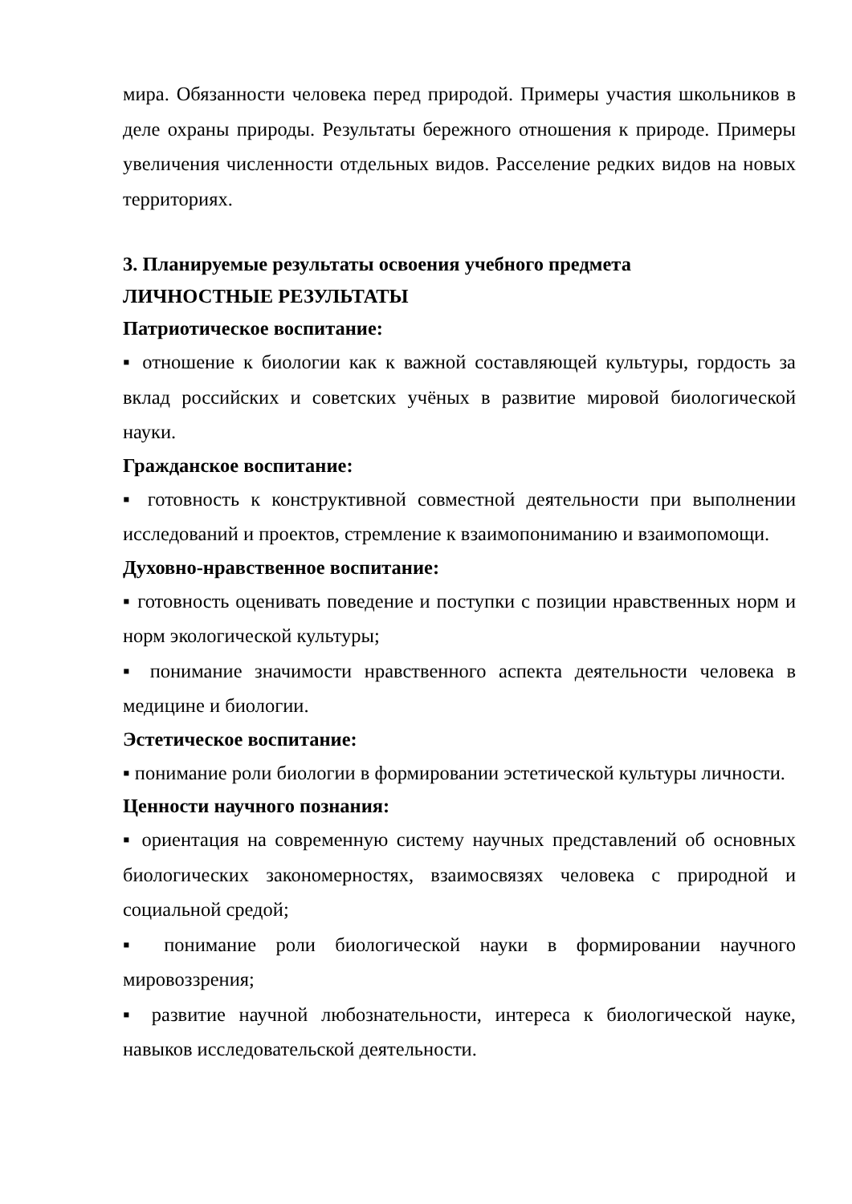мира. Обязанности человека перед природой. Примеры участия школьников в деле охраны природы. Результаты бережного отношения к природе. Примеры увеличения численности отдельных видов. Расселение редких видов на новых территориях.
3. Планируемые результаты освоения учебного предмета
ЛИЧНОСТНЫЕ РЕЗУЛЬТАТЫ
Патриотическое воспитание:
▪ отношение к биологии как к важной составляющей культуры, гордость за вклад российских и советских учёных в развитие мировой биологической науки.
Гражданское воспитание:
▪ готовность к конструктивной совместной деятельности при выполнении исследований и проектов, стремление к взаимопониманию и взаимопомощи.
Духовно-нравственное воспитание:
▪ готовность оценивать поведение и поступки с позиции нравственных норм и норм экологической культуры;
▪ понимание значимости нравственного аспекта деятельности человека в медицине и биологии.
Эстетическое воспитание:
▪ понимание роли биологии в формировании эстетической культуры личности.
Ценности научного познания:
▪ ориентация на современную систему научных представлений об основных биологических закономерностях, взаимосвязях человека с природной и социальной средой;
▪ понимание роли биологической науки в формировании научного мировоззрения;
▪ развитие научной любознательности, интереса к биологической науке, навыков исследовательской деятельности.